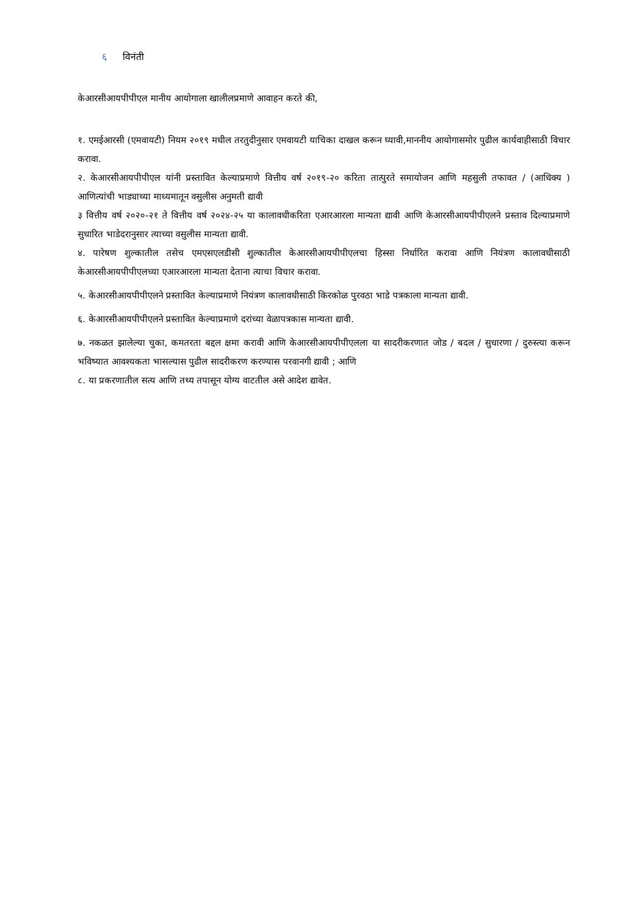६ विनंती
केआरसीआयपीपीएल मानीय आयोगाला खालीलप्रमाणे आवाहन करते की,
१. एमईआरसी (एमवायटी) नियम २०१९ मधील तरतुदीनुसार एमवायटी याचिका दाखल करून घ्यावी,माननीय आयोगासमोर पुढील कार्यवाहीसाठी विचार करावा.
२. केआरसीआयपीपीएल यांनी प्रस्तावित केल्याप्रमाणे वित्तीय वर्ष २०१९-२० करिता तात्पुरते समायोजन आणि महसुली तफावत / (आधिक्य ) आणित्यांची भाड्याच्या माध्यमातून वसुलीस अनुमती द्यावी
३ वित्तीय वर्ष २०२०-२१ ते वित्तीय वर्ष २०२४-२५ या कालावधीकरिता एआरआरला मान्यता द्यावी आणि केआरसीआयपीपीएलने प्रस्ताव दिल्याप्रमाणे सुधारित भाडेदरानुसार त्याच्या वसुलीस मान्यता द्यावी.
४. पारेषण शुल्कातील तसेच एमएसएलडीसी शुल्कातील केआरसीआयपीपीएलचा हिस्सा निर्धारित करावा आणि नियंत्रण कालावधीसाठी केआरसीआयपीपीएलच्या एआरआरला मान्यता देताना त्याचा विचार करावा.
५. केआरसीआयपीपीएलने प्रस्तावित केल्याप्रमाणे नियंत्रण कालावधीसाठी किरकोळ पुरवठा भाडे पत्रकाला मान्यता द्यावी.
६. केआरसीआयपीपीएलने प्रस्तावित केल्याप्रमाणे दरांच्या वेळापत्रकास मान्यता द्यावी.
७. नकळत झालेल्या चुका, कमतरता बद्दल क्षमा करावी आणि केआरसीआयपीपीएलला या सादरीकरणात जोड / बदल / सुधारणा / दुरुस्त्या करून भविष्यात आवश्यकता भासल्यास पुढील सादरीकरण करण्यास परवानगी द्यावी ; आणि
८. या प्रकरणातील सत्य आणि तथ्य तपासून योग्य वाटतील असे आदेश द्यावेत.